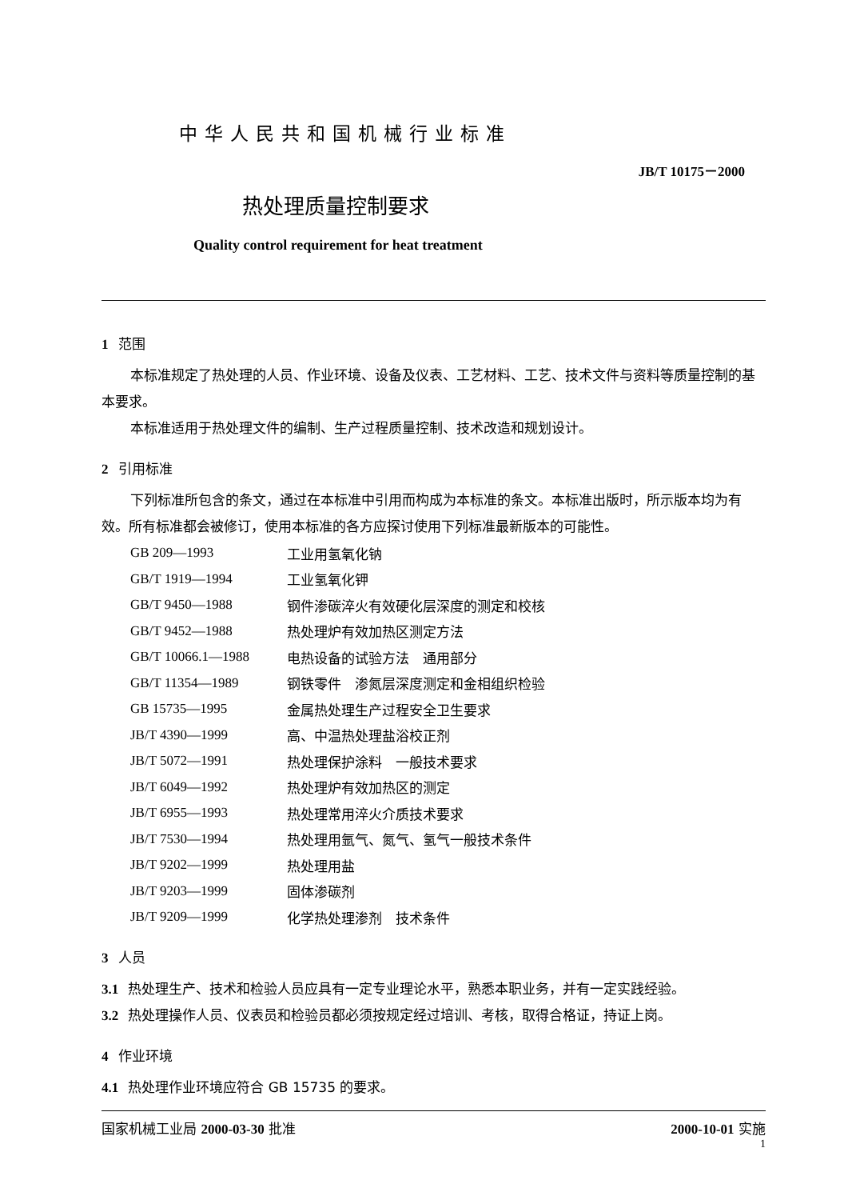中华人民共和国机械行业标准
JB/T 10175－2000
热处理质量控制要求
Quality control requirement for heat treatment
1 范围
本标准规定了热处理的人员、作业环境、设备及仪表、工艺材料、工艺、技术文件与资料等质量控制的基本要求。
本标准适用于热处理文件的编制、生产过程质量控制、技术改造和规划设计。
2 引用标准
下列标准所包含的条文，通过在本标准中引用而构成为本标准的条文。本标准出版时，所示版本均为有效。所有标准都会被修订，使用本标准的各方应探讨使用下列标准最新版本的可能性。
| GB 209—1993 | 工业用氢氧化钠 |
| GB/T 1919—1994 | 工业氢氧化钾 |
| GB/T 9450—1988 | 钢件渗碳淬火有效硬化层深度的测定和校核 |
| GB/T 9452—1988 | 热处理炉有效加热区测定方法 |
| GB/T 10066.1—1988 | 电热设备的试验方法 通用部分 |
| GB/T 11354—1989 | 钢铁零件 渗氮层深度测定和金相组织检验 |
| GB 15735—1995 | 金属热处理生产过程安全卫生要求 |
| JB/T 4390—1999 | 高、中温热处理盐浴校正剂 |
| JB/T 5072—1991 | 热处理保护涂料 一般技术要求 |
| JB/T 6049—1992 | 热处理炉有效加热区的测定 |
| JB/T 6955—1993 | 热处理常用淬火介质技术要求 |
| JB/T 7530—1994 | 热处理用氩气、氮气、氢气一般技术条件 |
| JB/T 9202—1999 | 热处理用盐 |
| JB/T 9203—1999 | 固体渗碳剂 |
| JB/T 9209—1999 | 化学热处理渗剂 技术条件 |
3 人员
3.1 热处理生产、技术和检验人员应具有一定专业理论水平，熟悉本职业务，并有一定实践经验。
3.2 热处理操作人员、仪表员和检验员都必须按规定经过培训、考核，取得合格证，持证上岗。
4 作业环境
4.1 热处理作业环境应符合 GB 15735 的要求。
国家机械工业局 2000-03-30 批准 2000-10-01 实施
1